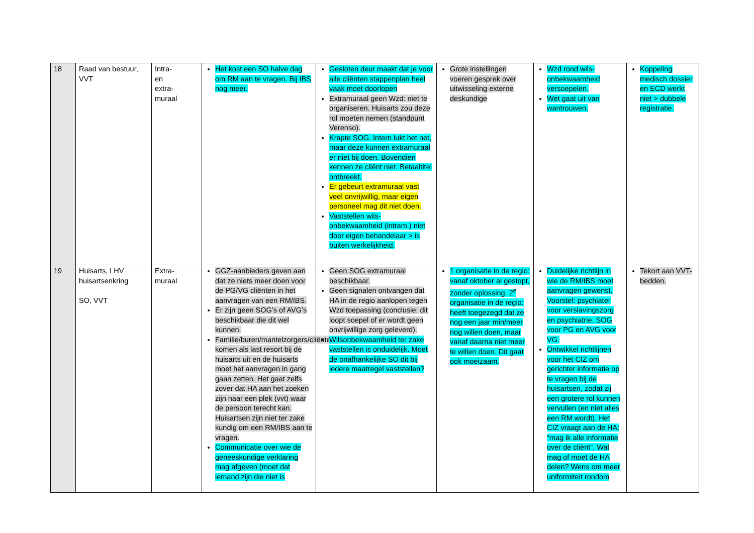| 18 | Raad van bestuur, VVT | Intra- en extra- muraal | Het kost een SO halve dag om RM aan te vragen. Bij IBS nog meer. | Gesloten deur maakt dat je voor alle cliënten stappenplan heel vaak moet doorlopen Extramuraal geen Wzd: niet te organiseren. Huisarts zou deze rol moeten nemen (standpunt Verenso). Krapte SOG. Intern lukt het net, maar deze kunnen extramuraal er niet bij doen. Bovendien kennen ze cliënt niet. Betaaltitel ontbreekt. Er gebeurt extramuraal vast veel onvrijwillig, maar eigen personeel mag dit niet doen. Vaststellen wils-onbekwaamheid (intram.) niet door eigen behandelaar > is buiten werkelijkheid. | Grote instellingen voeren gesprek over uitwisseling externe deskundige | Wzd rond wils-onbekwaamheid versoepelen. Wet gaat uit van wantrouwen. | Koppeling medisch dossier en ECD werkt niet > dubbele registratie. |
| 19 | Huisarts, LHV huisartsenkring SO, VVT | Extra- muraal | GGZ-aanbieders geven aan dat ze niets meer doen voor de PG/VG cliënten in het aanvragen van een RM/IBS. Er zijn geen SOG’s of AVG’s beschikbaar die dit wel kunnen. Familie/buren/mantelzorgers/cliënten komen als last resort bij de huisarts uit en de huisarts moet het aanvragen in gang gaan zetten. Het gaat zelfs zover dat HA aan het zoeken zijn naar een plek (vvt) waar de persoon terecht kan. Huisartsen zijn niet ter zake kundig om een RM/IBS aan te vragen. Communicatie over wie de geneeskundige verklaring mag afgeven (moet dat iemand zijn die niet is | Geen SOG extramuraal beschikbaar. Geen signalen ontvangen dat HA in de regio aanlopen tegen Wzd toepassing (conclusie: dit loopt soepel of er wordt geen onvrijwillige zorg geleverd). Wilsonbekwaamheid ter zake vaststellen is onduidelijk. Moet de onafhankelijke SO dit bij iedere maatregel vaststellen? | 1 organisatie in de regio: vanaf oktober al gestopt, zonder oplossing. 2<sup>e</sup> organisatie in de regio: heeft toegezegd dat ze nog een jaar min/meer nog willen doen, maar vanaf daarna niet meer te willen doen. Dit gaat ook moeizaam. | Duidelijke richtlijn in wie de RM/IBS moet aanvragen gewenst. Voorstel: psychiater voor verslavingszorg en psychiatrie, SOG voor PG en AVG voor VG. Ontwikkel richtlijnen voor het CIZ om gerichter informatie op te vragen bij de huisartsen, zodat zij een grotere rol kunnen vervullen (en niet alles een RM wordt). Het CIZ vraagt aan de HA: “mag ik alle informatie over de cliënt”. Wat mag of moet de HA delen? Wens om meer uniformiteit rondom | Tekort aan VVT- bedden. |